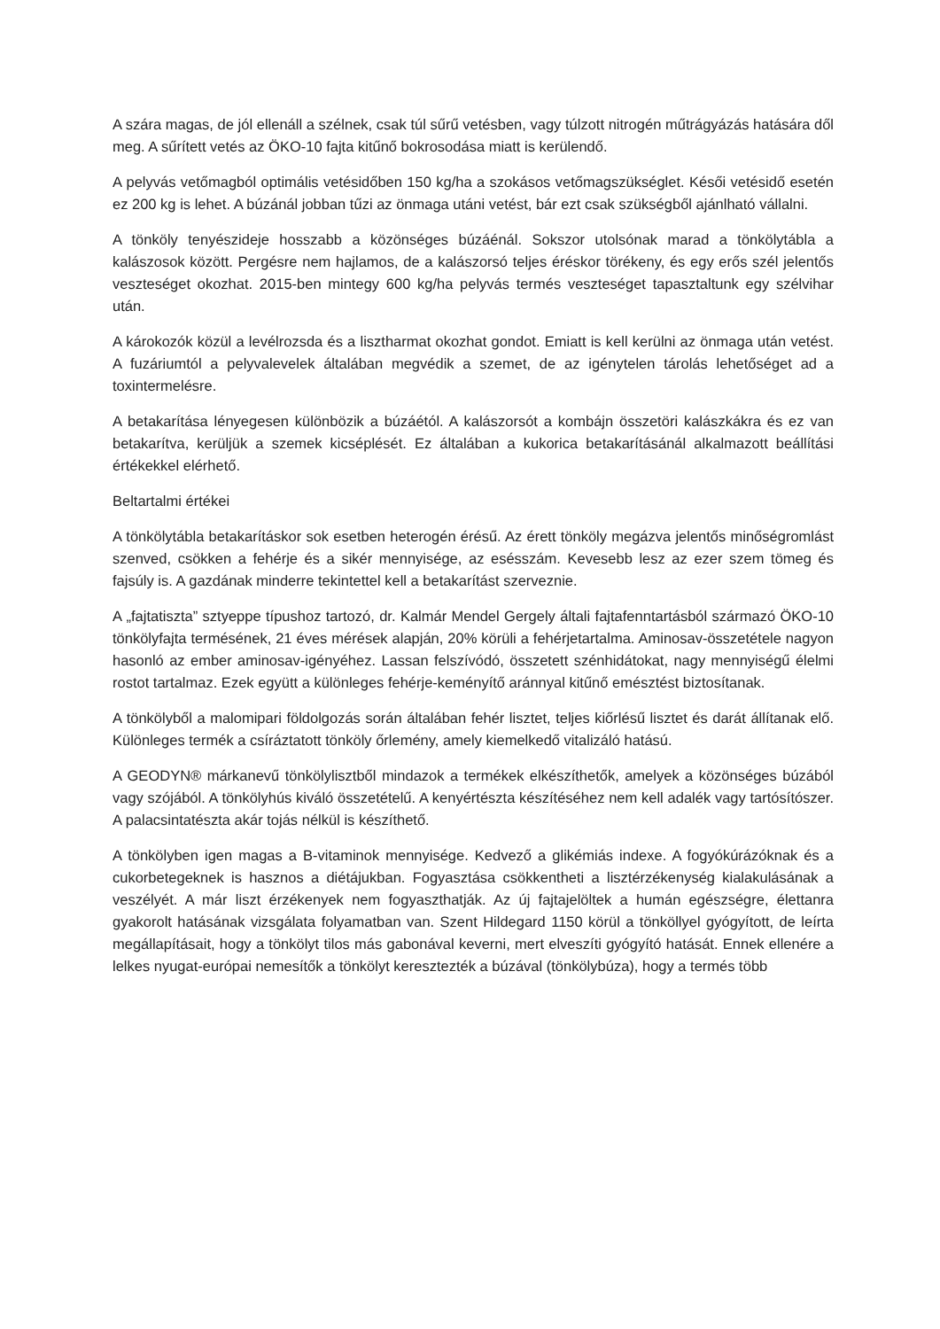A szára magas, de jól ellenáll a szélnek, csak túl sűrű vetésben, vagy túlzott nitrogén műtrágyázás hatására dől meg. A sűrített vetés az ÖKO-10 fajta kitűnő bokrosodása miatt is kerülendő.
A pelyvás vetőmagból optimális vetésidőben 150 kg/ha a szokásos vetőmagszükséglet. Késői vetésidő esetén ez 200 kg is lehet. A búzánál jobban tűzi az önmaga utáni vetést, bár ezt csak szükségből ajánlható vállalni.
A tönköly tenyészideje hosszabb a közönséges búzáénál. Sokszor utolsónak marad a tönkölytábla a kalászosok között. Pergésre nem hajlamos, de a kalászorsó teljes éréskor törékeny, és egy erős szél jelentős veszteséget okozhat. 2015-ben mintegy 600 kg/ha pelyvás termés veszteséget tapasztaltunk egy szélvihar után.
A károkozók közül a levélrozsda és a lisztharmat okozhat gondot. Emiatt is kell kerülni az önmaga után vetést. A fuzáriumtól a pelyvalevelek általában megvédik a szemet, de az igénytelen tárolás lehetőséget ad a toxintermelésre.
A betakarítása lényegesen különbözik a búzáétól. A kalászorsót a kombájn összetöri kalászkákra és ez van betakarítva, kerüljük a szemek kicséplését. Ez általában a kukorica betakarításánál alkalmazott beállítási értékekkel elérhető.
Beltartalmi értékei
A tönkölytábla betakarításkor sok esetben heterogén érésű. Az érett tönköly megázva jelentős minőségromlást szenved, csökken a fehérje és a sikér mennyisége, az esésszám. Kevesebb lesz az ezer szem tömeg és fajsúly is. A gazdának minderre tekintettel kell a betakarítást szerveznie.
A „fajtatiszta” sztyeppe típushoz tartozó, dr. Kalmár Mendel Gergely általi fajtafenntartásból származó ÖKO-10 tönkölyfajta termésének, 21 éves mérések alapján, 20% körüli a fehérjetartalma. Aminosav-összetétele nagyon hasonló az ember aminosav-igényéhez. Lassan felszívódó, összetett szénhidátokat, nagy mennyiségű élelmi rostot tartalmaz. Ezek együtt a különleges fehérje-keményítő aránnyal kitűnő emésztést biztosítanak.
A tönkölyből a malomipari földolgozás során általában fehér lisztet, teljes kiőrlésű lisztet és darát állítanak elő. Különleges termék a csíráztatott tönköly őrlemény, amely kiemelkedő vitalizáló hatású.
A GEODYN® márkanevű tönkölylisztből mindazok a termékek elkészíthetők, amelyek a közönséges búzából vagy szójából. A tönkölyhús kiváló összetételű. A kenyértészta készítéséhez nem kell adalék vagy tartósítószer. A palacsintatészta akár tojás nélkül is készíthető.
A tönkölyben igen magas a B-vitaminok mennyisége. Kedvező a glikémiás indexe. A fogyókúrázóknak és a cukorbetegeknek is hasznos a diétájukban. Fogyasztása csökkentheti a lisztérzékenység kialakulásának a veszélyét. A már liszt érzékenyek nem fogyaszthatják. Az új fajtajelöltek a humán egészségre, élettanra gyakorolt hatásának vizsgálata folyamatban van. Szent Hildegard 1150 körül a tönköllyel gyógyított, de leírta megállapításait, hogy a tönkölyt tilos más gabonával keverni, mert elveszíti gyógyító hatását. Ennek ellenére a lelkes nyugat-európai nemesítők a tönkölyt keresztezték a búzával (tönkölybúza), hogy a termés több